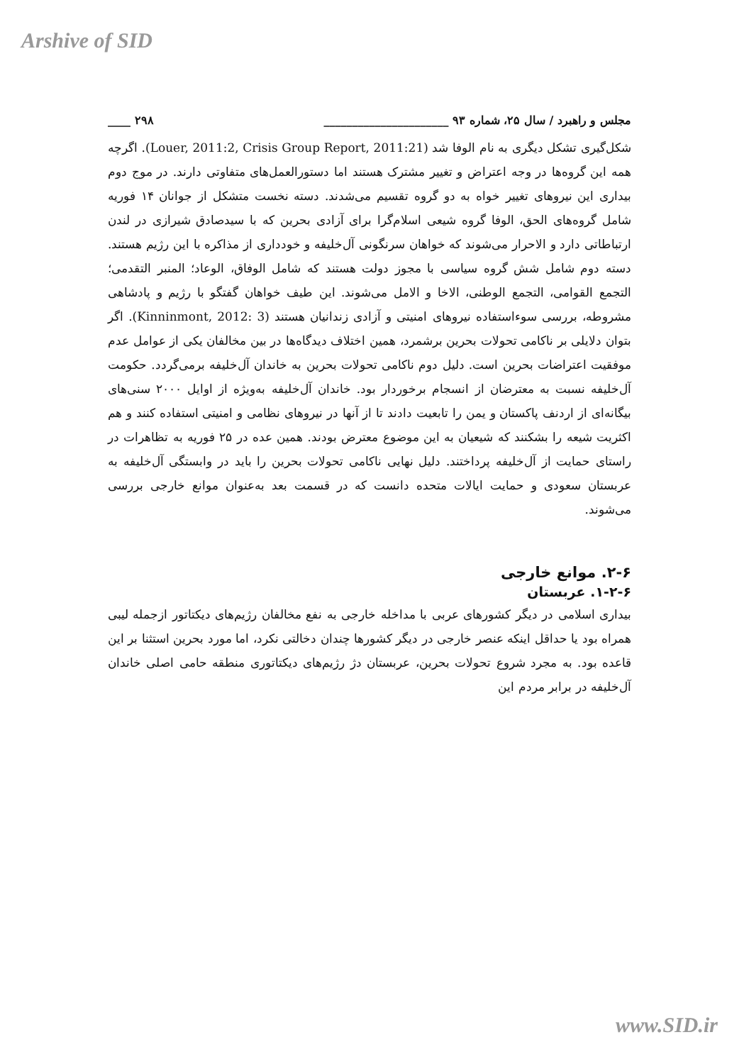Arshive of SID
مجلس و راهبرد / سال ۲۵، شماره ۹۳ ______________________ ۲۹۸ ____
شکل‌گیری تشکل دیگری به نام الوفا شد (Louer, 2011:2, Crisis Group Report, 2011:21). اگرچه همه این گروه‌ها در وجه اعتراض و تغییر مشترک هستند اما دستورالعمل‌های متفاوتی دارند. در موج دوم بیداری این نیروهای تغییر خواه به دو گروه تقسیم می‌شدند. دسته نخست متشکل از جوانان ۱۴ فوریه شامل گروه‌های الحق، الوفا گروه شیعی اسلام‌گرا برای آزادی بحرین که با سیدصادق شیرازی در لندن ارتباطاتی دارد و الاحرار می‌شوند که خواهان سرنگونی آل‌خلیفه و خودداری از مذاکره با این رژیم هستند. دسته دوم شامل شش گروه سیاسی با مجوز دولت هستند که شامل الوفاق، الوعاد؛ المنبر التقدمی؛ التجمع القوامی، التجمع الوطنی، الاخا و الامل می‌شوند. این طیف خواهان گفتگو با رژیم و پادشاهی مشروطه، بررسی سوءاستفاده نیروهای امنیتی و آزادی زندانیان هستند (Kinninmont, 2012: 3). اگر بتوان دلایلی بر ناکامی تحولات بحرین برشمرد، همین اختلاف دیدگاه‌ها در بین مخالفان یکی از عوامل عدم موفقیت اعتراضات بحرین است. دلیل دوم ناکامی تحولات بحرین به خاندان آل‌خلیفه برمی‌گردد. حکومت آل‌خلیفه نسبت به معترضان از انسجام برخوردار بود. خاندان آل‌خلیفه به‌ویژه از اوایل ۲۰۰۰ سنی‌های بیگانه‌ای از اردنف پاکستان و یمن را تابعیت دادند تا از آنها در نیروهای نظامی و امنیتی استفاده کنند و هم اکثریت شیعه را بشکنند که شیعیان به این موضوع معترض بودند. همین عده در ۲۵ فوریه به تظاهرات در راستای حمایت از آل‌خلیفه پرداختند. دلیل نهایی ناکامی تحولات بحرین را باید در وابستگی آل‌خلیفه به عربستان سعودی و حمایت ایالات متحده دانست که در قسمت بعد به‌عنوان موانع خارجی بررسی می‌شوند.
۲-۶. موانع خارجی
۱-۲-۶. عربستان
بیداری اسلامی در دیگر کشورهای عربی با مداخله خارجی به نفع مخالفان رژیم‌های دیکتاتور ازجمله لیبی همراه بود یا حداقل اینکه عنصر خارجی در دیگر کشورها چندان دخالتی نکرد، اما مورد بحرین استثنا بر این قاعده بود. به مجرد شروع تحولات بحرین، عربستان دژ رژیم‌های دیکتاتوری منطقه حامی اصلی خاندان آل‌خلیفه در برابر مردم این
www.SID.ir